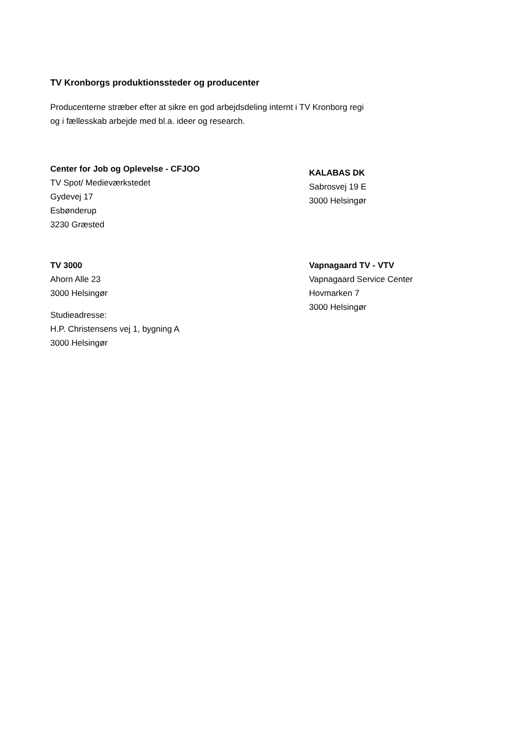TV Kronborgs produktionssteder og producenter
Producenterne stræber efter at sikre en god arbejdsdeling internt i TV Kronborg regi
og i fællesskab arbejde med bl.a. ideer og research.
Center for Job og Oplevelse - CFJOO
TV Spot/ Medieværkstedet
Gydevej 17
Esbønderup
3230 Græsted
KALABAS DK
Sabrosvej 19 E
3000 Helsingør
TV 3000
Ahorn Alle 23
3000 Helsingør
Studieadresse:
H.P. Christensens vej 1, bygning A
3000 Helsingør
Vapnagaard TV - VTV
Vapnagaard Service Center
Hovmarken 7
3000 Helsingør